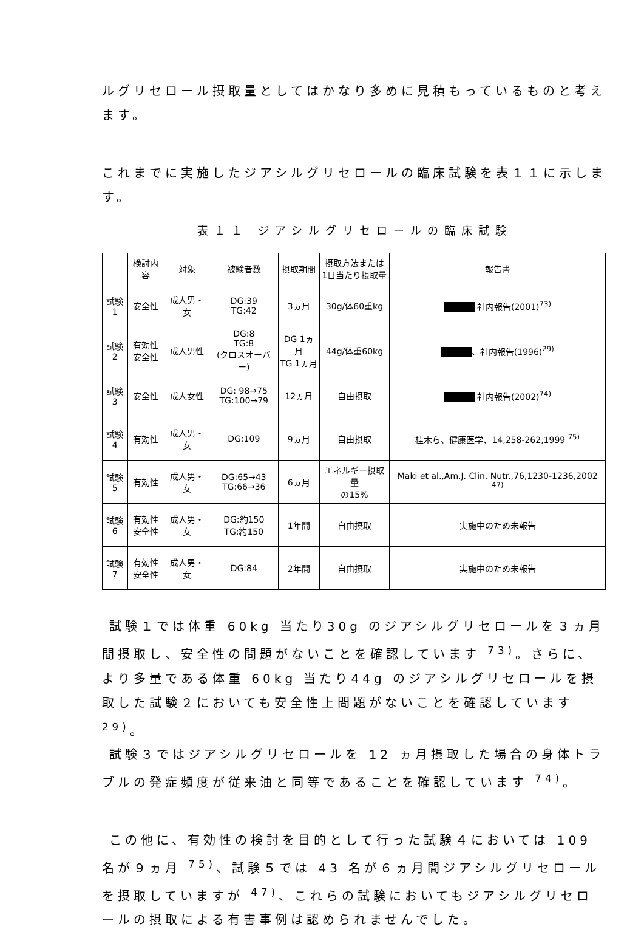ルグリセロール摂取量としてはかなり多めに見積もっているものと考えます。
これまでに実施したジアシルグリセロールの臨床試験を表１１に示します。
表１１ ジアシルグリセロールの臨床試験
| | 検討内容 | 対象 | 被験者数 | 摂取期間 | 摂取方法または 1日当たり摂取量 | 報告書 |
| --- | --- | --- | --- | --- | --- | --- |
| 試験1 | 安全性 | 成人男・女 | DG:39 TG:42 | 3ヵ月 | 30g/体60重kg | 社内報告(2001)<sup>73)</sup> |
| 試験2 | 有効性 安全性 | 成人男性 | DG:8 TG:8 (クロスオーバー) | DG 1ヵ月 TG 1ヵ月 | 44g/体重60kg | 、社内報告(1996)<sup>29)</sup> |
| 試験3 | 安全性 | 成人女性 | DG: 98→75 TG:100→79 | 12ヵ月 | 自由摂取 | 社内報告(2002)<sup>74)</sup> |
| 試験4 | 有効性 | 成人男・女 | DG:109 | 9ヵ月 | 自由摂取 | 桂木ら、健康医学、14,258-262,1999 <sup>75)</sup> |
| 試験5 | 有効性 | 成人男・女 | DG:65→43 TG:66→36 | 6ヵ月 | エネルギー摂取量 の15% | Maki et al.,Am.J. Clin. Nutr.,76,1230-1236,2002 <sup>47)</sup> |
| 試験6 | 有効性 安全性 | 成人男・女 | DG:約150 TG:約150 | 1年間 | 自由摂取 | 実施中のため未報告 |
| 試験7 | 有効性 安全性 | 成人男・女 | DG:84 | 2年間 | 自由摂取 | 実施中のため未報告 |
試験１では体重 60kg 当たり30g のジアシルグリセロールを３ヵ月間摂取し、安全性の問題がないことを確認しています <sup>73)</sup>。さらに、より多量である体重 60kg 当たり44g のジアシルグリセロールを摂取した試験２においても安全性上問題がないことを確認しています <sup>29)</sup>。
試験３ではジアシルグリセロールを 12 ヵ月摂取した場合の身体トラブルの発症頻度が従来油と同等であることを確認しています <sup>74)</sup>。
この他に、有効性の検討を目的として行った試験４においては 109 名が９ヵ月 <sup>75)</sup>、試験５では 43 名が６ヵ月間ジアシルグリセロールを摂取していますが <sup>47)</sup>、これらの試験においてもジアシルグリセロールの摂取による有害事例は認められませんでした。